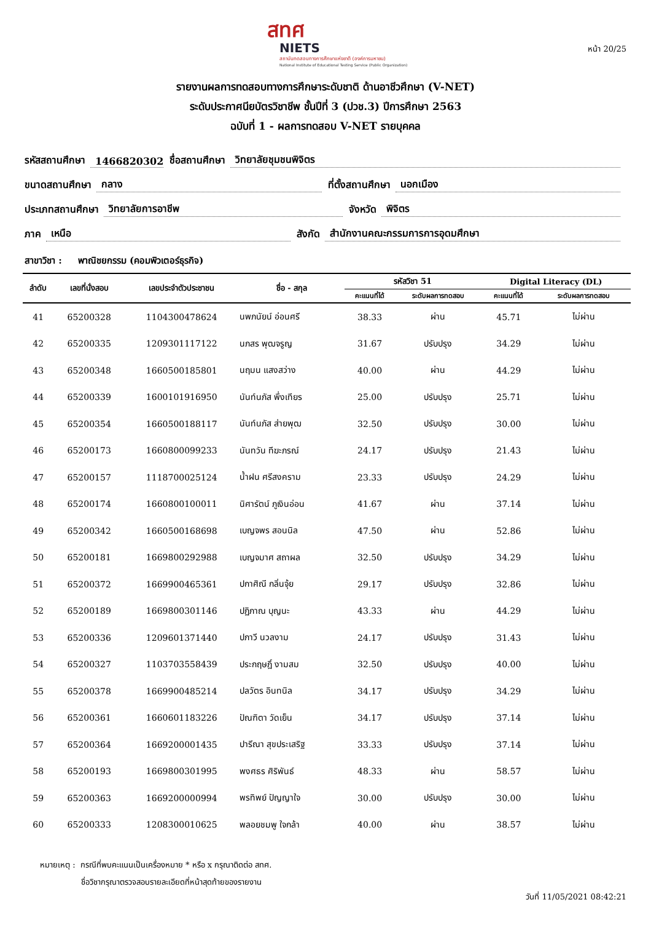หน้า 20/25
สทศ
NIETS
สถาบันทดสอบทางการศึกษาแห่งชาติ (องค์การมหาชน)
National Institute of Educational Testing Service (Public Organization)
รายงานผลการทดสอบทางการศึกษาระดับชาติ ด้านอาชีวศึกษา (V-NET)
ระดับประกาศนียบัตรวิชาชีพ ชั้นปีที่ 3 (ปวช.3) ปีการศึกษา 2563
ฉบับที่ 1 - ผลการทดสอบ V-NET รายบุคคล
รหัสสถานศึกษา 1466820302 ชื่อสถานศึกษา วิทยาลัยชุมชนพิจิตร
ขนาดสถานศึกษา กลาง ที่ตั้งสถานศึกษา นอกเมือง
ประเภทสถานศึกษา วิทยาลัยการอาชีพ จังหวัด พิจิตร
ภาค เหนือ สังกัด สำนักงานคณะกรรมการการอุดมศึกษา
สาขาวิชา : พาณิชยกรรม (คอมพิวเตอร์ธุรกิจ)
| ลำดับ | เลขที่นั่งสอบ | เลขประจำตัวประชาชน | ชื่อ - สกุล | รหัสวิชา 51 | | Digital Literacy (DL) | |
| --- | --- | --- | --- | --- | --- | --- | --- |
| | | | | คะแนนที่ได้ | ระดับผลการทดสอบ | คะแนนที่ได้ | ระดับผลการทดสอบ |
| 41 | 65200328 | 1104300478624 | นพภนัยน์ อ่อนศรี | 38.33 | ผ่าน | 45.71 | ไม่ผ่าน |
| 42 | 65200335 | 1209301117122 | นภสร พุฒจรูญ | 31.67 | ปรับปรุง | 34.29 | ไม่ผ่าน |
| 43 | 65200348 | 1660500185801 | นฤมน แสงสว่าง | 40.00 | ผ่าน | 44.29 | ไม่ผ่าน |
| 44 | 65200339 | 1600101916950 | นันท์นภัส พึ่งเทียร | 25.00 | ปรับปรุง | 25.71 | ไม่ผ่าน |
| 45 | 65200354 | 1660500188117 | นันท์นภัส ส่ายพุฒ | 32.50 | ปรับปรุง | 30.00 | ไม่ผ่าน |
| 46 | 65200173 | 1660800099233 | นันทวัน ทีฆะภรณ์ | 24.17 | ปรับปรุง | 21.43 | ไม่ผ่าน |
| 47 | 65200157 | 1118700025124 | น้ำฝน ศรีสงคราม | 23.33 | ปรับปรุง | 24.29 | ไม่ผ่าน |
| 48 | 65200174 | 1660800100011 | นิศารัตน์ ภูเงินอ่อน | 41.67 | ผ่าน | 37.14 | ไม่ผ่าน |
| 49 | 65200342 | 1660500168698 | เบญจพร สอนนิล | 47.50 | ผ่าน | 52.86 | ไม่ผ่าน |
| 50 | 65200181 | 1669800292988 | เบญจมาศ สถาผล | 32.50 | ปรับปรุง | 34.29 | ไม่ผ่าน |
| 51 | 65200372 | 1669900465361 | ปกาศิณี กลิ่นจุ้ย | 29.17 | ปรับปรุง | 32.86 | ไม่ผ่าน |
| 52 | 65200189 | 1669800301146 | ปฏิภาณ บุญนะ | 43.33 | ผ่าน | 44.29 | ไม่ผ่าน |
| 53 | 65200336 | 1209601371440 | ปภาวี นวลงาม | 24.17 | ปรับปรุง | 31.43 | ไม่ผ่าน |
| 54 | 65200327 | 1103703558439 | ประกฤษฎิ์ งามสม | 32.50 | ปรับปรุง | 40.00 | ไม่ผ่าน |
| 55 | 65200378 | 1669900485214 | ปลวัตร อินทนิล | 34.17 | ปรับปรุง | 34.29 | ไม่ผ่าน |
| 56 | 65200361 | 1660601183226 | ปัณฑิตา วัดเย็น | 34.17 | ปรับปรุง | 37.14 | ไม่ผ่าน |
| 57 | 65200364 | 1669200001435 | ปารีณา สุขประเสริฐ | 33.33 | ปรับปรุง | 37.14 | ไม่ผ่าน |
| 58 | 65200193 | 1669800301995 | พงศธร ศิริพันธ์ | 48.33 | ผ่าน | 58.57 | ไม่ผ่าน |
| 59 | 65200363 | 1669200000994 | พรทิพย์ ปัญญาใจ | 30.00 | ปรับปรุง | 30.00 | ไม่ผ่าน |
| 60 | 65200333 | 1208300010625 | พลอยชมพู ใจกล้า | 40.00 | ผ่าน | 38.57 | ไม่ผ่าน |
หมายเหตุ : กรณีที่พบคะแนนเป็นเครื่องหมาย * หรือ x กรุณาติดต่อ สทศ.
ชื่อวิชากรุณาตรวจสอบรายละเอียดที่หน้าสุดท้ายของรายงาน
วันที่ 11/05/2021 08:42:21